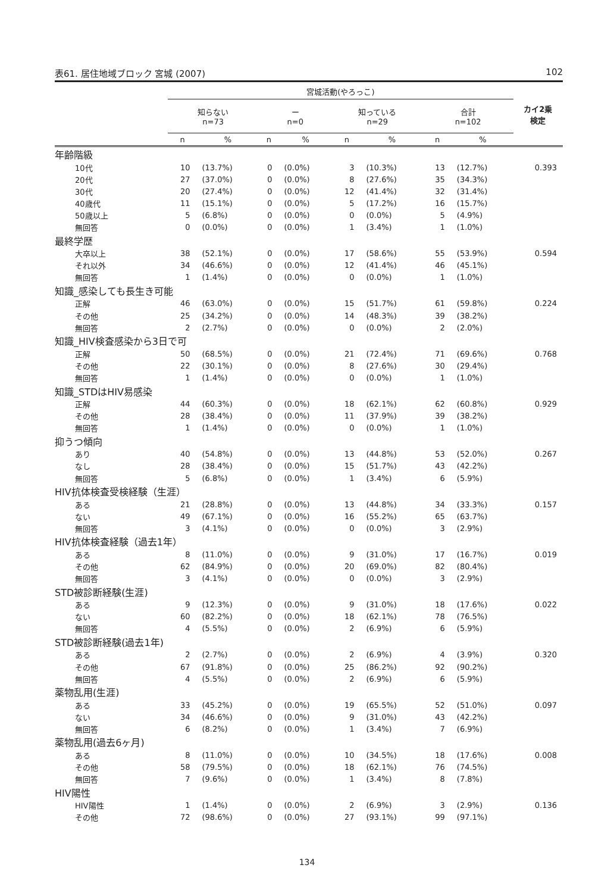表61. 居住地域ブロック 宮城 (2007) 102
| | 宮城活動(やろっこ) | | | | | | | | カイ2乗 検定 |
| --- | --- | --- | --- | --- | --- | --- | --- | --- | --- |
| | 知らない n=73 | | ー n=0 | | 知っている n=29 | | 合計 n=102 | | |
| | n | % | n | % | n | % | n | % | |
| 年齢階級 | | | | | | | | | |
| 10代 | 10 | (13.7%) | 0 | (0.0%) | 3 | (10.3%) | 13 | (12.7%) | 0.393 |
| 20代 | 27 | (37.0%) | 0 | (0.0%) | 8 | (27.6%) | 35 | (34.3%) | |
| 30代 | 20 | (27.4%) | 0 | (0.0%) | 12 | (41.4%) | 32 | (31.4%) | |
| 40歳代 | 11 | (15.1%) | 0 | (0.0%) | 5 | (17.2%) | 16 | (15.7%) | |
| 50歳以上 | 5 | (6.8%) | 0 | (0.0%) | 0 | (0.0%) | 5 | (4.9%) | |
| 無回答 | 0 | (0.0%) | 0 | (0.0%) | 1 | (3.4%) | 1 | (1.0%) | |
| 最終学歴 | | | | | | | | | |
| 大卒以上 | 38 | (52.1%) | 0 | (0.0%) | 17 | (58.6%) | 55 | (53.9%) | 0.594 |
| それ以外 | 34 | (46.6%) | 0 | (0.0%) | 12 | (41.4%) | 46 | (45.1%) | |
| 無回答 | 1 | (1.4%) | 0 | (0.0%) | 0 | (0.0%) | 1 | (1.0%) | |
| 知識_感染しても長生き可能 | | | | | | | | | |
| 正解 | 46 | (63.0%) | 0 | (0.0%) | 15 | (51.7%) | 61 | (59.8%) | 0.224 |
| その他 | 25 | (34.2%) | 0 | (0.0%) | 14 | (48.3%) | 39 | (38.2%) | |
| 無回答 | 2 | (2.7%) | 0 | (0.0%) | 0 | (0.0%) | 2 | (2.0%) | |
| 知識_HIV検査感染から3日で可 | | | | | | | | | |
| 正解 | 50 | (68.5%) | 0 | (0.0%) | 21 | (72.4%) | 71 | (69.6%) | 0.768 |
| その他 | 22 | (30.1%) | 0 | (0.0%) | 8 | (27.6%) | 30 | (29.4%) | |
| 無回答 | 1 | (1.4%) | 0 | (0.0%) | 0 | (0.0%) | 1 | (1.0%) | |
| 知識_STDはHIV易感染 | | | | | | | | | |
| 正解 | 44 | (60.3%) | 0 | (0.0%) | 18 | (62.1%) | 62 | (60.8%) | 0.929 |
| その他 | 28 | (38.4%) | 0 | (0.0%) | 11 | (37.9%) | 39 | (38.2%) | |
| 無回答 | 1 | (1.4%) | 0 | (0.0%) | 0 | (0.0%) | 1 | (1.0%) | |
| 抑うつ傾向 | | | | | | | | | |
| あり | 40 | (54.8%) | 0 | (0.0%) | 13 | (44.8%) | 53 | (52.0%) | 0.267 |
| なし | 28 | (38.4%) | 0 | (0.0%) | 15 | (51.7%) | 43 | (42.2%) | |
| 無回答 | 5 | (6.8%) | 0 | (0.0%) | 1 | (3.4%) | 6 | (5.9%) | |
| HIV抗体検査受検経験（生涯） | | | | | | | | | |
| ある | 21 | (28.8%) | 0 | (0.0%) | 13 | (44.8%) | 34 | (33.3%) | 0.157 |
| ない | 49 | (67.1%) | 0 | (0.0%) | 16 | (55.2%) | 65 | (63.7%) | |
| 無回答 | 3 | (4.1%) | 0 | (0.0%) | 0 | (0.0%) | 3 | (2.9%) | |
| HIV抗体検査経験（過去1年） | | | | | | | | | |
| ある | 8 | (11.0%) | 0 | (0.0%) | 9 | (31.0%) | 17 | (16.7%) | 0.019 |
| その他 | 62 | (84.9%) | 0 | (0.0%) | 20 | (69.0%) | 82 | (80.4%) | |
| 無回答 | 3 | (4.1%) | 0 | (0.0%) | 0 | (0.0%) | 3 | (2.9%) | |
| STD被診断経験(生涯) | | | | | | | | | |
| ある | 9 | (12.3%) | 0 | (0.0%) | 9 | (31.0%) | 18 | (17.6%) | 0.022 |
| ない | 60 | (82.2%) | 0 | (0.0%) | 18 | (62.1%) | 78 | (76.5%) | |
| 無回答 | 4 | (5.5%) | 0 | (0.0%) | 2 | (6.9%) | 6 | (5.9%) | |
| STD被診断経験(過去1年) | | | | | | | | | |
| ある | 2 | (2.7%) | 0 | (0.0%) | 2 | (6.9%) | 4 | (3.9%) | 0.320 |
| その他 | 67 | (91.8%) | 0 | (0.0%) | 25 | (86.2%) | 92 | (90.2%) | |
| 無回答 | 4 | (5.5%) | 0 | (0.0%) | 2 | (6.9%) | 6 | (5.9%) | |
| 薬物乱用(生涯) | | | | | | | | | |
| ある | 33 | (45.2%) | 0 | (0.0%) | 19 | (65.5%) | 52 | (51.0%) | 0.097 |
| ない | 34 | (46.6%) | 0 | (0.0%) | 9 | (31.0%) | 43 | (42.2%) | |
| 無回答 | 6 | (8.2%) | 0 | (0.0%) | 1 | (3.4%) | 7 | (6.9%) | |
| 薬物乱用(過去6ヶ月) | | | | | | | | | |
| ある | 8 | (11.0%) | 0 | (0.0%) | 10 | (34.5%) | 18 | (17.6%) | 0.008 |
| その他 | 58 | (79.5%) | 0 | (0.0%) | 18 | (62.1%) | 76 | (74.5%) | |
| 無回答 | 7 | (9.6%) | 0 | (0.0%) | 1 | (3.4%) | 8 | (7.8%) | |
| HIV陽性 | | | | | | | | | |
| HIV陽性 | 1 | (1.4%) | 0 | (0.0%) | 2 | (6.9%) | 3 | (2.9%) | 0.136 |
| その他 | 72 | (98.6%) | 0 | (0.0%) | 27 | (93.1%) | 99 | (97.1%) | |
134